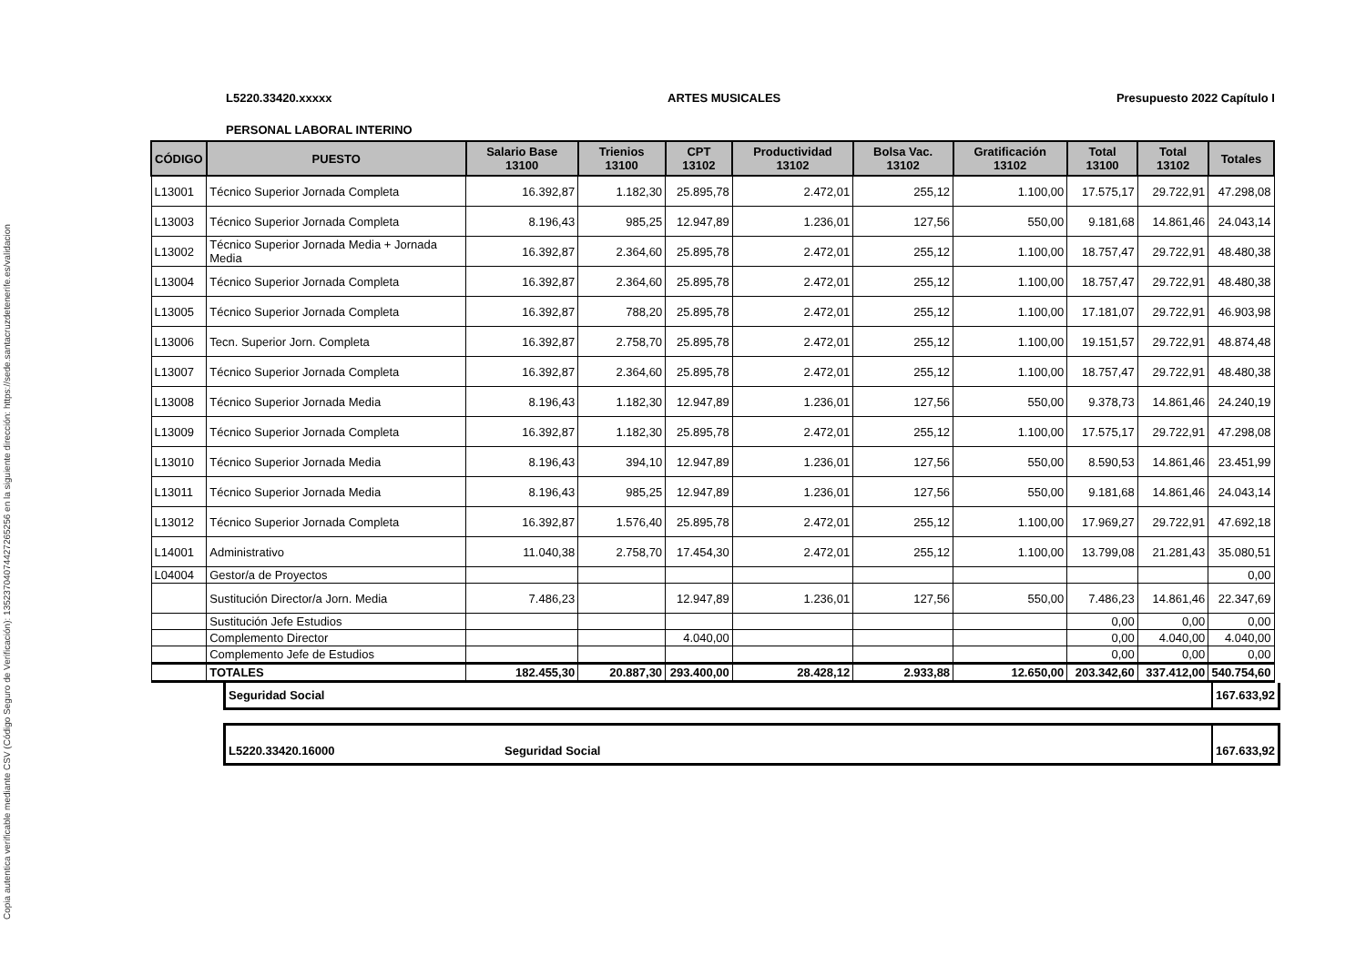Copia autentica verificable mediante CSV (Código Seguro de Verificación): 13523704074427265256 en la siguiente dirección: https://sede.santacruzdetenerife.es/validacion
L5220.33420.xxxxx ARTES MUSICALES Presupuesto 2022 Capítulo I
PERSONAL LABORAL INTERINO
| CÓDIGO | PUESTO | Salario Base 13100 | Trienios 13100 | CPT 13102 | Productividad 13102 | Bolsa Vac. 13102 | Gratificación 13102 | Total 13100 | Total 13102 | Totales |
| --- | --- | --- | --- | --- | --- | --- | --- | --- | --- | --- |
| L13001 | Técnico Superior Jornada Completa | 16.392,87 | 1.182,30 | 25.895,78 | 2.472,01 | 255,12 | 1.100,00 | 17.575,17 | 29.722,91 | 47.298,08 |
| L13003 | Técnico Superior Jornada Completa | 8.196,43 | 985,25 | 12.947,89 | 1.236,01 | 127,56 | 550,00 | 9.181,68 | 14.861,46 | 24.043,14 |
| L13002 | Técnico Superior Jornada Media + Jornada Media | 16.392,87 | 2.364,60 | 25.895,78 | 2.472,01 | 255,12 | 1.100,00 | 18.757,47 | 29.722,91 | 48.480,38 |
| L13004 | Técnico Superior Jornada Completa | 16.392,87 | 2.364,60 | 25.895,78 | 2.472,01 | 255,12 | 1.100,00 | 18.757,47 | 29.722,91 | 48.480,38 |
| L13005 | Técnico Superior Jornada Completa | 16.392,87 | 788,20 | 25.895,78 | 2.472,01 | 255,12 | 1.100,00 | 17.181,07 | 29.722,91 | 46.903,98 |
| L13006 | Tecn. Superior Jorn. Completa | 16.392,87 | 2.758,70 | 25.895,78 | 2.472,01 | 255,12 | 1.100,00 | 19.151,57 | 29.722,91 | 48.874,48 |
| L13007 | Técnico Superior Jornada Completa | 16.392,87 | 2.364,60 | 25.895,78 | 2.472,01 | 255,12 | 1.100,00 | 18.757,47 | 29.722,91 | 48.480,38 |
| L13008 | Técnico Superior Jornada Media | 8.196,43 | 1.182,30 | 12.947,89 | 1.236,01 | 127,56 | 550,00 | 9.378,73 | 14.861,46 | 24.240,19 |
| L13009 | Técnico Superior Jornada Completa | 16.392,87 | 1.182,30 | 25.895,78 | 2.472,01 | 255,12 | 1.100,00 | 17.575,17 | 29.722,91 | 47.298,08 |
| L13010 | Técnico Superior Jornada Media | 8.196,43 | 394,10 | 12.947,89 | 1.236,01 | 127,56 | 550,00 | 8.590,53 | 14.861,46 | 23.451,99 |
| L13011 | Técnico Superior Jornada Media | 8.196,43 | 985,25 | 12.947,89 | 1.236,01 | 127,56 | 550,00 | 9.181,68 | 14.861,46 | 24.043,14 |
| L13012 | Técnico Superior Jornada Completa | 16.392,87 | 1.576,40 | 25.895,78 | 2.472,01 | 255,12 | 1.100,00 | 17.969,27 | 29.722,91 | 47.692,18 |
| L14001 | Administrativo | 11.040,38 | 2.758,70 | 17.454,30 | 2.472,01 | 255,12 | 1.100,00 | 13.799,08 | 21.281,43 | 35.080,51 |
| L04004 | Gestor/a de Proyectos | | | | | | | | | 0,00 |
| | Sustitución Director/a Jorn. Media | 7.486,23 | | 12.947,89 | 1.236,01 | 127,56 | 550,00 | 7.486,23 | 14.861,46 | 22.347,69 |
| | Sustitución Jefe Estudios | | | | | | | 0,00 | 0,00 | 0,00 |
| | Complemento Director | | | 4.040,00 | | | | 0,00 | 4.040,00 | 4.040,00 |
| | Complemento Jefe de Estudios | | | | | | | 0,00 | 0,00 | 0,00 |
| | TOTALES | 182.455,30 | 20.887,30 | 293.400,00 | 28.428,12 | 2.933,88 | 12.650,00 | 203.342,60 | 337.412,00 | 540.754,60 |
Seguridad Social 167.633,92
L5220.33420.16000 Seguridad Social 167.633,92